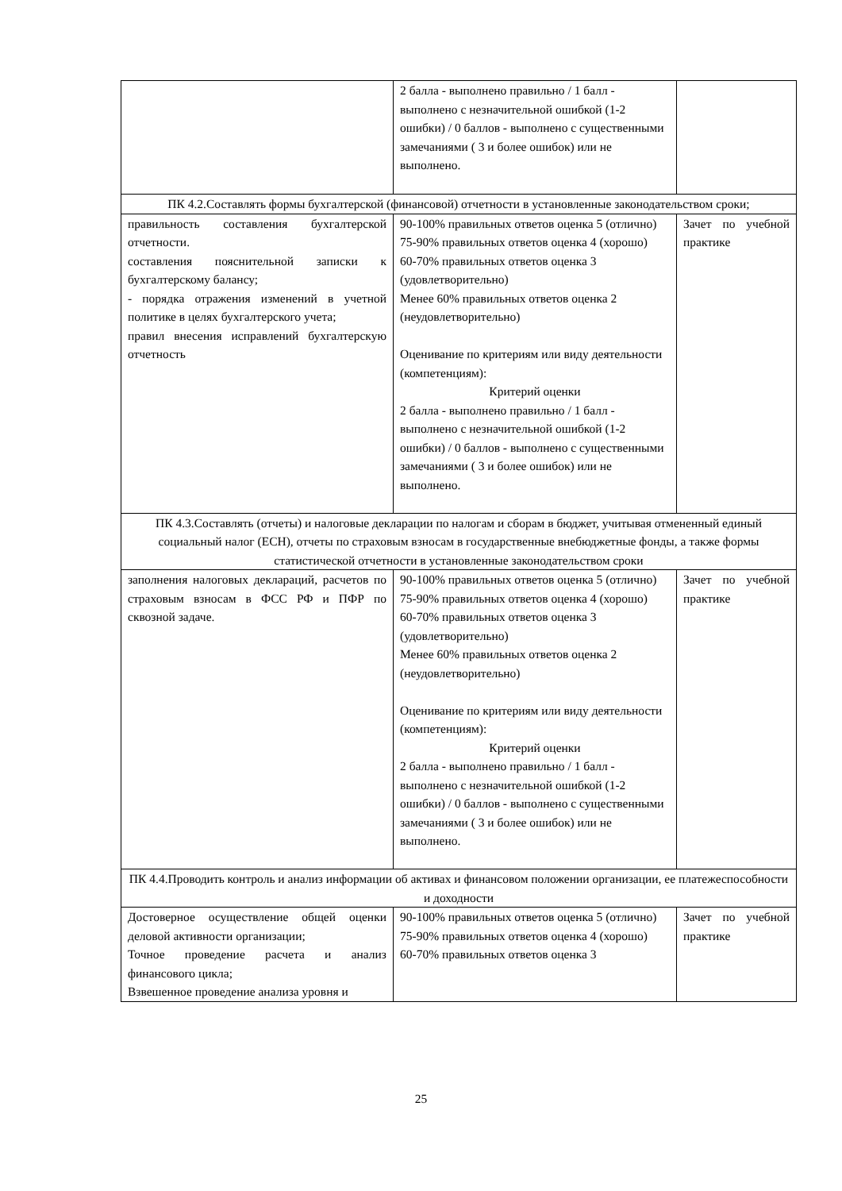| | 2 балла - выполнено правильно / 1 балл - выполнено с незначительной ошибкой (1-2 ошибки) / 0 баллов - выполнено с существенными замечаниями ( 3 и более ошибок) или не выполнено. | |
| ПК 4.2.Составлять формы бухгалтерской (финансовой) отчетности в установленные законодательством сроки; | | |
| правильность составления бухгалтерской отчетности. составления пояснительной записки к бухгалтерскому балансу; - порядка отражения изменений в учетной политике в целях бухгалтерского учета; правил внесения исправлений бухгалтерскую отчетность | 90-100% правильных ответов оценка 5 (отлично) 75-90% правильных ответов оценка 4 (хорошо) 60-70% правильных ответов оценка 3 (удовлетворительно) Менее 60% правильных ответов оценка 2 (неудовлетворительно) Оценивание по критериям или виду деятельности (компетенциям): Критерий оценки 2 балла - выполнено правильно / 1 балл - выполнено с незначительной ошибкой (1-2 ошибки) / 0 баллов - выполнено с существенными замечаниями ( 3 и более ошибок) или не выполнено. | Зачет по учебной практике |
| ПК 4.3.Составлять (отчеты) и налоговые декларации по налогам и сборам в бюджет, учитывая отмененный единый социальный налог (ЕСН), отчеты по страховым взносам в государственные внебюджетные фонды, а также формы статистической отчетности в установленные законодательством сроки | | |
| заполнения налоговых деклараций, расчетов по страховым взносам в ФСС РФ и ПФР по сквозной задаче. | 90-100% правильных ответов оценка 5 (отлично) 75-90% правильных ответов оценка 4 (хорошо) 60-70% правильных ответов оценка 3 (удовлетворительно) Менее 60% правильных ответов оценка 2 (неудовлетворительно) Оценивание по критериям или виду деятельности (компетенциям): Критерий оценки 2 балла - выполнено правильно / 1 балл - выполнено с незначительной ошибкой (1-2 ошибки) / 0 баллов - выполнено с существенными замечаниями ( 3 и более ошибок) или не выполнено. | Зачет по учебной практике |
| ПК 4.4.Проводить контроль и анализ информации об активах и финансовом положении организации, ее платежеспособности и доходности | | |
| Достоверное осуществление общей оценки деловой активности организации; Точное проведение расчета и анализ финансового цикла; Взвешенное проведение анализа уровня и | 90-100% правильных ответов оценка 5 (отлично) 75-90% правильных ответов оценка 4 (хорошо) 60-70% правильных ответов оценка 3 | Зачет по учебной практике |
25